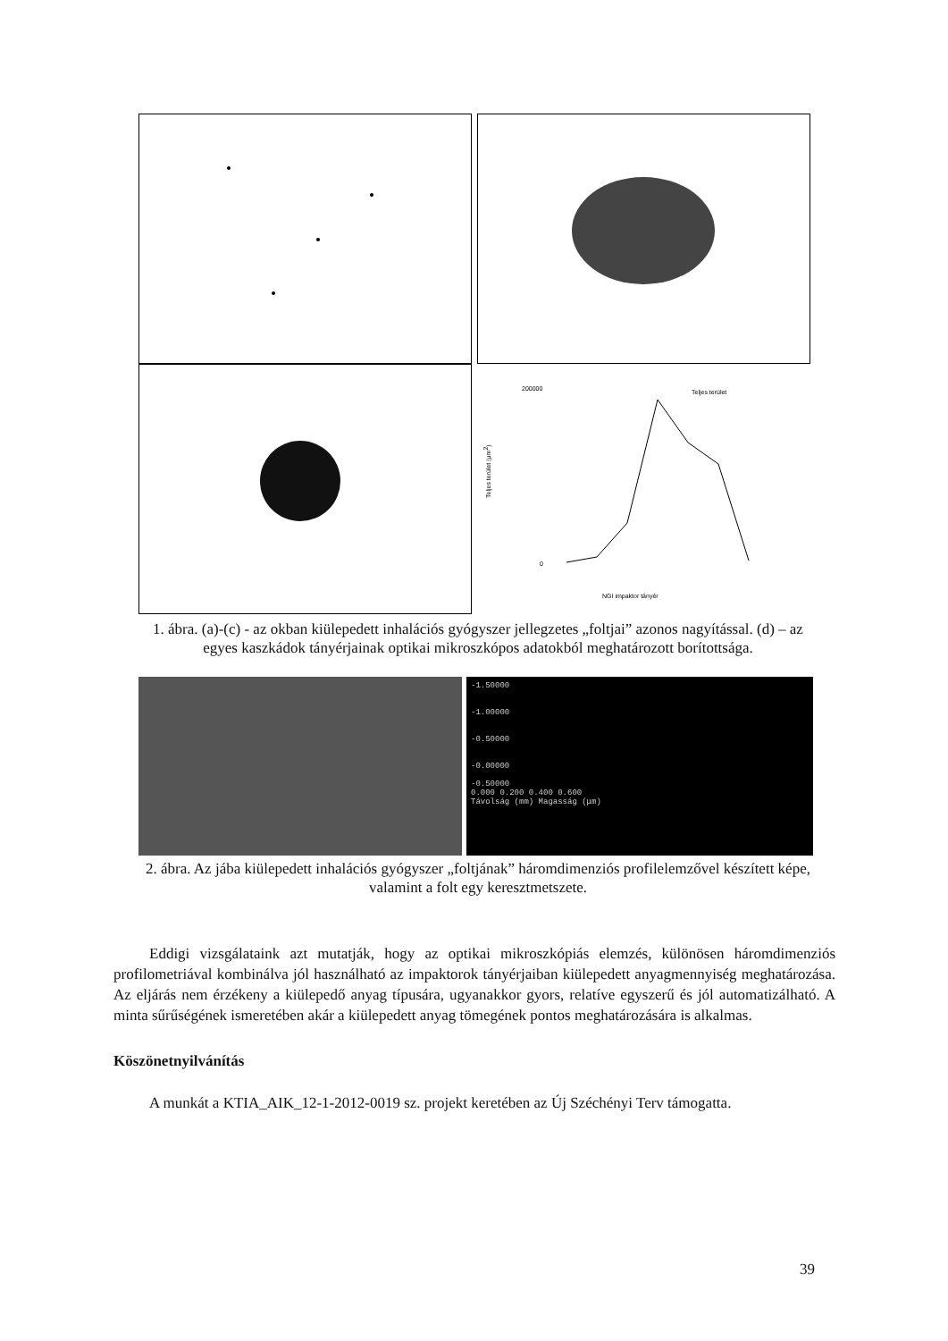200000
0
Teljes terület
NGI impaktor tányér
Teljes terület (μm2)
1. ábra. (a)-(c) - az okban kiülepedett inhalációs gyógyszer jellegzetes „foltjai” azonos nagyítással. (d) – az egyes kaszkádok tányérjainak optikai mikroszkópos adatokból meghatározott borítottsága.
-1.50000
-1.00000
-0.50000
-0.00000
-0.50000
0.000 0.200 0.400 0.600
Távolság (mm) Magasság (μm)
2. ábra. Az jába kiülepedett inhalációs gyógyszer „foltjának” háromdimenziós profilelemzővel készített képe, valamint a folt egy keresztmetszete.
Eddigi vizsgálataink azt mutatják, hogy az optikai mikroszkópiás elemzés, különösen háromdimenziós profilometriával kombinálva jól használható az impaktorok tányérjaiban kiülepedett anyagmennyiség meghatározása. Az eljárás nem érzékeny a kiülepedő anyag típusára, ugyanakkor gyors, relatíve egyszerű és jól automatizálható. A minta sűrűségének ismeretében akár a kiülepedett anyag tömegének pontos meghatározására is alkalmas.
Köszönetnyilvánítás
A munkát a KTIA_AIK_12-1-2012-0019 sz. projekt keretében az Új Széchényi Terv támogatta.
39